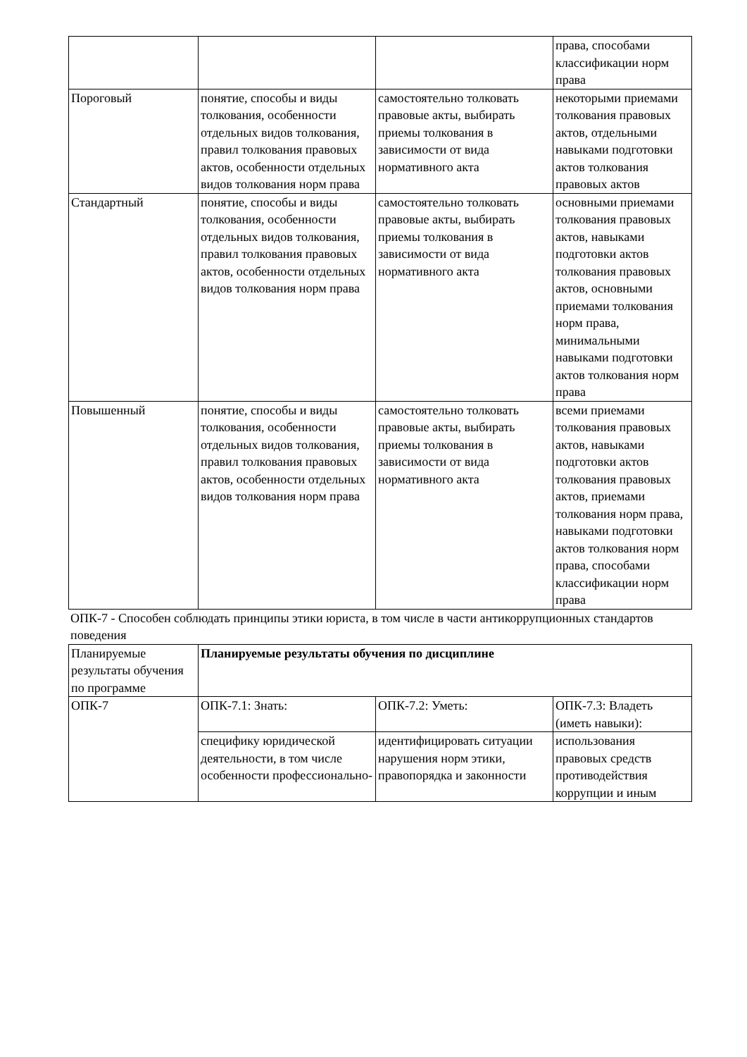| | | | права, способами классификации норм права |
| Пороговый | понятие, способы и виды толкования, особенности отдельных видов толкования, правил толкования правовых актов, особенности отдельных видов толкования норм права | самостоятельно толковать правовые акты, выбирать приемы толкования в зависимости от вида нормативного акта | некоторыми приемами толкования правовых актов, отдельными навыками подготовки актов толкования правовых актов |
| Стандартный | понятие, способы и виды толкования, особенности отдельных видов толкования, правил толкования правовых актов, особенности отдельных видов толкования норм права | самостоятельно толковать правовые акты, выбирать приемы толкования в зависимости от вида нормативного акта | основными приемами толкования правовых актов, навыками подготовки актов толкования правовых актов, основными приемами толкования норм права, минимальными навыками подготовки актов толкования норм права |
| Повышенный | понятие, способы и виды толкования, особенности отдельных видов толкования, правил толкования правовых актов, особенности отдельных видов толкования норм права | самостоятельно толковать правовые акты, выбирать приемы толкования в зависимости от вида нормативного акта | всеми приемами толкования правовых актов, навыками подготовки актов толкования правовых актов, приемами толкования норм права, навыками подготовки актов толкования норм права, способами классификации норм права |
ОПК-7 - Способен соблюдать принципы этики юриста, в том числе в части антикоррупционных стандартов поведения
| Планируемые результаты обучения по программе | Планируемые результаты обучения по дисциплине | | |
| --- | --- | --- | --- |
| ОПК-7 | ОПК-7.1: Знать: | ОПК-7.2: Уметь: | ОПК-7.3: Владеть (иметь навыки): |
| | специфику юридической деятельности, в том числе особенности профессионально- | идентифицировать ситуации нарушения норм этики, правопорядка и законности | использования правовых средств противодействия коррупции и иным |